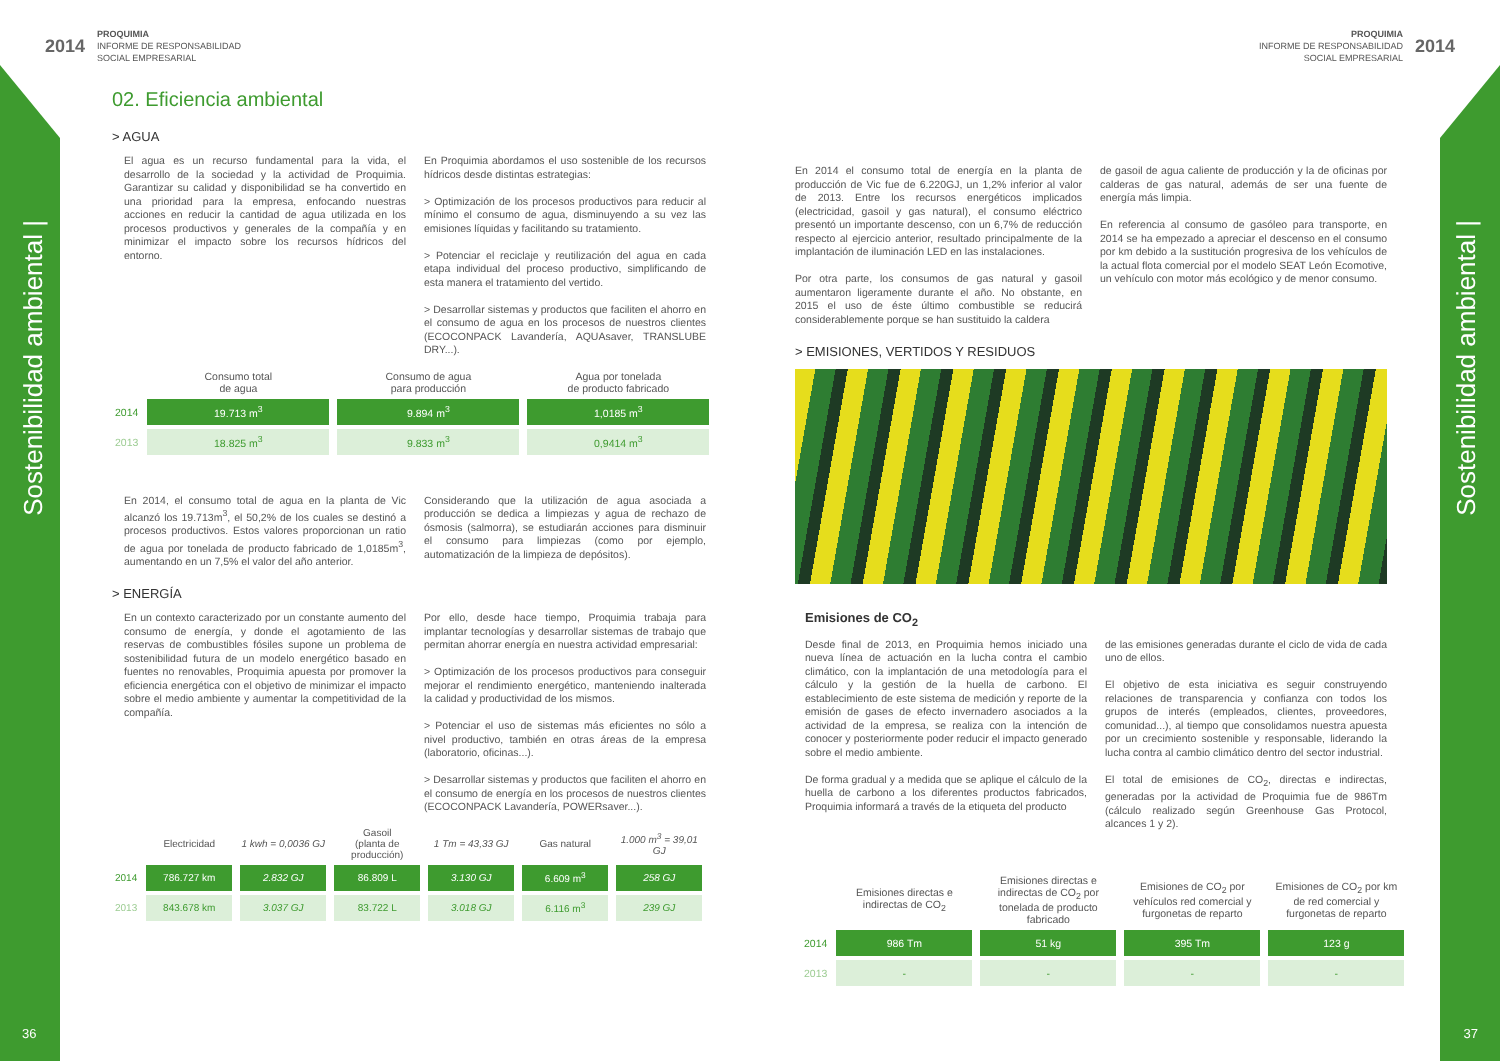Sostenibilidad ambiental |
Sostenibilidad ambiental |
36 37
2014
PROQUIMIA
INFORME DE RESPONSABILIDAD
SOCIAL EMPRESARIAL
02. Eficiencia ambiental
> AGUA
El agua es un recurso fundamental para la vida, el desarrollo de la sociedad y la actividad de Proquimia. Garantizar su calidad y disponibilidad se ha convertido en una prioridad para la empresa, enfocando nuestras acciones en reducir la cantidad de agua utilizada en los procesos productivos y generales de la compañía y en minimizar el impacto sobre los recursos hídricos del entorno.
En Proquimia abordamos el uso sostenible de los recursos hídricos desde distintas estrategias:
> Optimización de los procesos productivos para reducir al mínimo el consumo de agua, disminuyendo a su vez las emisiones líquidas y facilitando su tratamiento.
> Potenciar el reciclaje y reutilización del agua en cada etapa individual del proceso productivo, simplificando de esta manera el tratamiento del vertido.
> Desarrollar sistemas y productos que faciliten el ahorro en el consumo de agua en los procesos de nuestros clientes (ECOCONPACK Lavandería, AQUAsaver, TRANSLUBE DRY...).
| | Consumo total de agua | Consumo de agua para producción | Agua por tonelada de producto fabricado |
| --- | --- | --- | --- |
| 2014 | 19.713 m<sup>3</sup> | 9.894 m<sup>3</sup> | 1,0185 m<sup>3</sup> |
| 2013 | 18.825 m<sup>3</sup> | 9.833 m<sup>3</sup> | 0,9414 m<sup>3</sup> |
En 2014, el consumo total de agua en la planta de Vic alcanzó los 19.713m<sup>3</sup>, el 50,2% de los cuales se destinó a procesos productivos. Estos valores proporcionan un ratio de agua por tonelada de producto fabricado de 1,0185m<sup>3</sup>, aumentando en un 7,5% el valor del año anterior.
Considerando que la utilización de agua asociada a producción se dedica a limpiezas y agua de rechazo de ósmosis (salmorra), se estudiarán acciones para disminuir el consumo para limpiezas (como por ejemplo, automatización de la limpieza de depósitos).
> ENERGÍA
En un contexto caracterizado por un constante aumento del consumo de energía, y donde el agotamiento de las reservas de combustibles fósiles supone un problema de sostenibilidad futura de un modelo energético basado en fuentes no renovables, Proquimia apuesta por promover la eficiencia energética con el objetivo de minimizar el impacto sobre el medio ambiente y aumentar la competitividad de la compañía.
Por ello, desde hace tiempo, Proquimia trabaja para implantar tecnologías y desarrollar sistemas de trabajo que permitan ahorrar energía en nuestra actividad empresarial:
> Optimización de los procesos productivos para conseguir mejorar el rendimiento energético, manteniendo inalterada la calidad y productividad de los mismos.
> Potenciar el uso de sistemas más eficientes no sólo a nivel productivo, también en otras áreas de la empresa (laboratorio, oficinas...).
> Desarrollar sistemas y productos que faciliten el ahorro en el consumo de energía en los procesos de nuestros clientes (ECOCONPACK Lavandería, POWERsaver...).
| | Electricidad | 1 kwh = 0,0036 GJ | Gasoil (planta de producción) | 1 Tm = 43,33 GJ | Gas natural | 1.000 m<sup>3</sup> = 39,01 GJ |
| --- | --- | --- | --- | --- | --- | --- |
| 2014 | 786.727 km | 2.832 GJ | 86.809 L | 3.130 GJ | 6.609 m<sup>3</sup> | 258 GJ |
| 2013 | 843.678 km | 3.037 GJ | 83.722 L | 3.018 GJ | 6.116 m<sup>3</sup> | 239 GJ |
PROQUIMIA
INFORME DE RESPONSABILIDAD
SOCIAL EMPRESARIAL
2014
En 2014 el consumo total de energía en la planta de producción de Vic fue de 6.220GJ, un 1,2% inferior al valor de 2013. Entre los recursos energéticos implicados (electricidad, gasoil y gas natural), el consumo eléctrico presentó un importante descenso, con un 6,7% de reducción respecto al ejercicio anterior, resultado principalmente de la implantación de iluminación LED en las instalaciones.
Por otra parte, los consumos de gas natural y gasoil aumentaron ligeramente durante el año. No obstante, en 2015 el uso de éste último combustible se reducirá considerablemente porque se han sustituido la caldera
de gasoil de agua caliente de producción y la de oficinas por calderas de gas natural, además de ser una fuente de energía más limpia.
En referencia al consumo de gasóleo para transporte, en 2014 se ha empezado a apreciar el descenso en el consumo por km debido a la sustitución progresiva de los vehículos de la actual flota comercial por el modelo SEAT León Ecomotive, un vehículo con motor más ecológico y de menor consumo.
> EMISIONES, VERTIDOS Y RESIDUOS
Emisiones de CO<sub>2</sub>
Desde final de 2013, en Proquimia hemos iniciado una nueva línea de actuación en la lucha contra el cambio climático, con la implantación de una metodología para el cálculo y la gestión de la huella de carbono. El establecimiento de este sistema de medición y reporte de la emisión de gases de efecto invernadero asociados a la actividad de la empresa, se realiza con la intención de conocer y posteriormente poder reducir el impacto generado sobre el medio ambiente.
De forma gradual y a medida que se aplique el cálculo de la huella de carbono a los diferentes productos fabricados, Proquimia informará a través de la etiqueta del producto
de las emisiones generadas durante el ciclo de vida de cada uno de ellos.
El objetivo de esta iniciativa es seguir construyendo relaciones de transparencia y confianza con todos los grupos de interés (empleados, clientes, proveedores, comunidad...), al tiempo que consolidamos nuestra apuesta por un crecimiento sostenible y responsable, liderando la lucha contra al cambio climático dentro del sector industrial.
El total de emisiones de CO<sub>2</sub>, directas e indirectas, generadas por la actividad de Proquimia fue de 986Tm (cálculo realizado según Greenhouse Gas Protocol, alcances 1 y 2).
| | Emisiones directas e indirectas de CO<sub>2</sub> | Emisiones directas e indirectas de CO<sub>2</sub> por tonelada de producto fabricado | Emisiones de CO<sub>2</sub> por vehículos red comercial y furgonetas de reparto | Emisiones de CO<sub>2</sub> por km de red comercial y furgonetas de reparto |
| --- | --- | --- | --- | --- |
| 2014 | 986 Tm | 51 kg | 395 Tm | 123 g |
| 2013 | - | - | - | - |